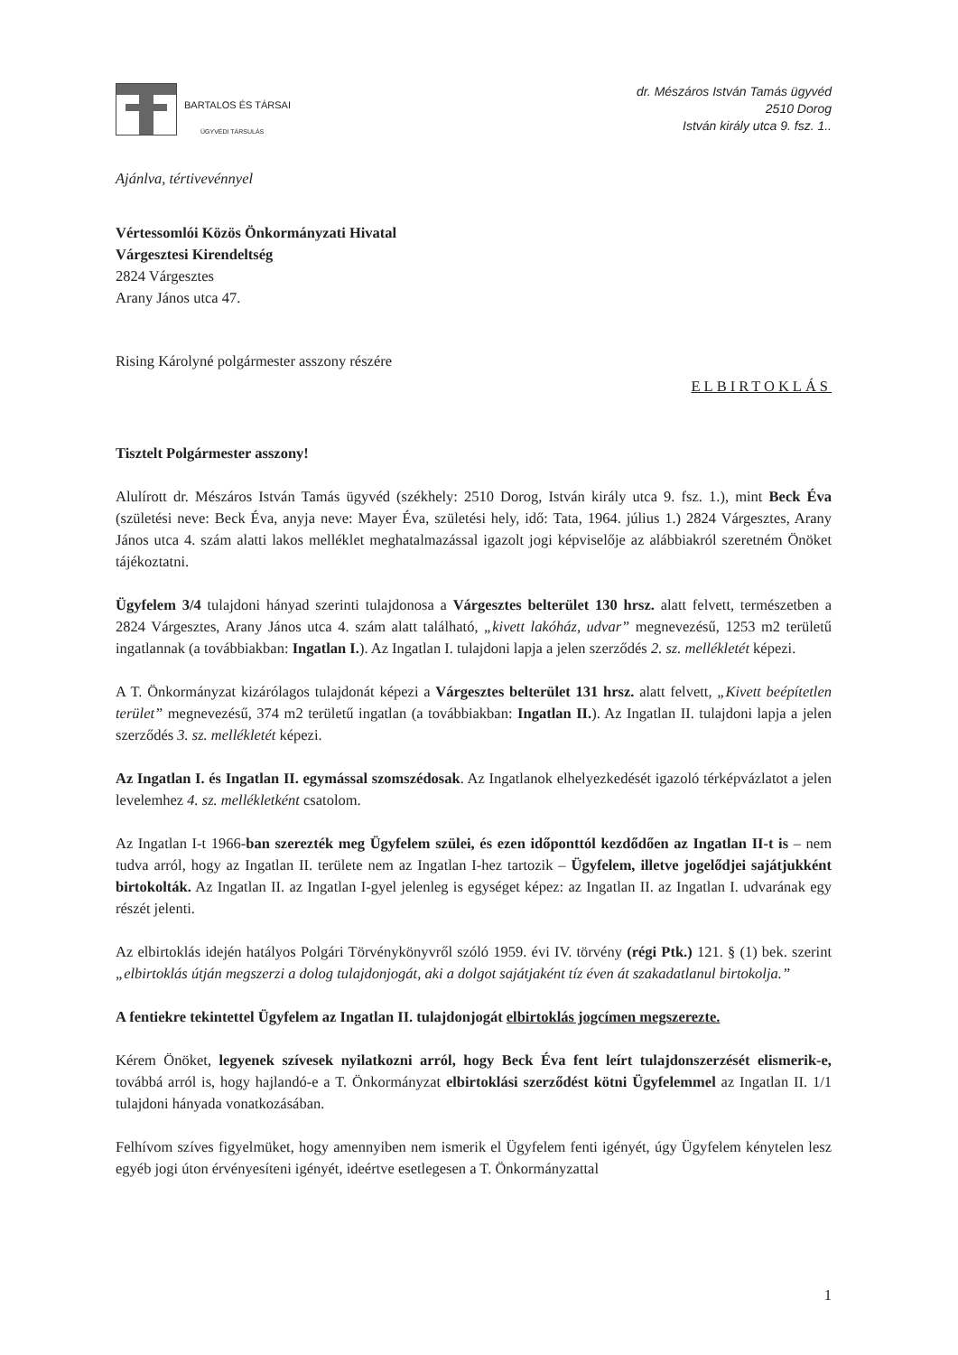BARTALOS ÉS TÁRSAI
ÜGYVÉDI TÁRSULÁS
dr. Mészáros István Tamás ügyvéd
2510 Dorog
István király utca 9. fsz. 1..
Ajánlva, tértivevénnyel
Vértessomlói Közös Önkormányzati Hivatal
Várgesztesi Kirendeltség
2824 Várgesztes
Arany János utca 47.
Rising Károlyné polgármester asszony részére
ELBIRTOKLÁS
Tisztelt Polgármester asszony!
Alulírott dr. Mészáros István Tamás ügyvéd (székhely: 2510 Dorog, István király utca 9. fsz. 1.), mint Beck Éva (születési neve: Beck Éva, anyja neve: Mayer Éva, születési hely, idő: Tata, 1964. július 1.) 2824 Várgesztes, Arany János utca 4. szám alatti lakos melléklet meghatalmazással igazolt jogi képviselője az alábbiakról szeretném Önöket tájékoztatni.
Ügyfelem 3/4 tulajdoni hányad szerinti tulajdonosa a Várgesztes belterület 130 hrsz. alatt felvett, természetben a 2824 Várgesztes, Arany János utca 4. szám alatt található, „kivett lakóház, udvar” megnevezésű, 1253 m2 területű ingatlannak (a továbbiakban: Ingatlan I.). Az Ingatlan I. tulajdoni lapja a jelen szerződés 2. sz. mellékletét képezi.
A T. Önkormányzat kizárólagos tulajdonát képezi a Várgesztes belterület 131 hrsz. alatt felvett, „Kivett beépítetlen terület” megnevezésű, 374 m2 területű ingatlan (a továbbiakban: Ingatlan II.). Az Ingatlan II. tulajdoni lapja a jelen szerződés 3. sz. mellékletét képezi.
Az Ingatlan I. és Ingatlan II. egymással szomszédosak. Az Ingatlanok elhelyezkedését igazoló térképvázlatot a jelen levelemhez 4. sz. mellékletként csatolom.
Az Ingatlan I-t 1966-ban szerezték meg Ügyfelem szülei, és ezen időponttól kezdődően az Ingatlan II-t is – nem tudva arról, hogy az Ingatlan II. területe nem az Ingatlan I-hez tartozik – Ügyfelem, illetve jogelődjei sajátjukként birtokolták. Az Ingatlan II. az Ingatlan I-gyel jelenleg is egységet képez: az Ingatlan II. az Ingatlan I. udvarának egy részét jelenti.
Az elbirtoklás idején hatályos Polgári Törvénykönyvről szóló 1959. évi IV. törvény (régi Ptk.) 121. § (1) bek. szerint „elbirtoklás útján megszerzi a dolog tulajdonjogát, aki a dolgot sajátjaként tíz éven át szakadatlanul birtokolja.”
A fentiekre tekintettel Ügyfelem az Ingatlan II. tulajdonjogát elbirtoklás jogcímen megszerezte.
Kérem Önöket, legyenek szívesek nyilatkozni arról, hogy Beck Éva fent leírt tulajdonszerzését elismerik-e, továbbá arról is, hogy hajlandó-e a T. Önkormányzat elbirtoklási szerződést kötni Ügyfelemmel az Ingatlan II. 1/1 tulajdoni hányada vonatkozásában.
Felhívom szíves figyelmüket, hogy amennyiben nem ismerik el Ügyfelem fenti igényét, úgy Ügyfelem kénytelen lesz egyéb jogi úton érvényesíteni igényét, ideértve esetlegesen a T. Önkormányzattal
1